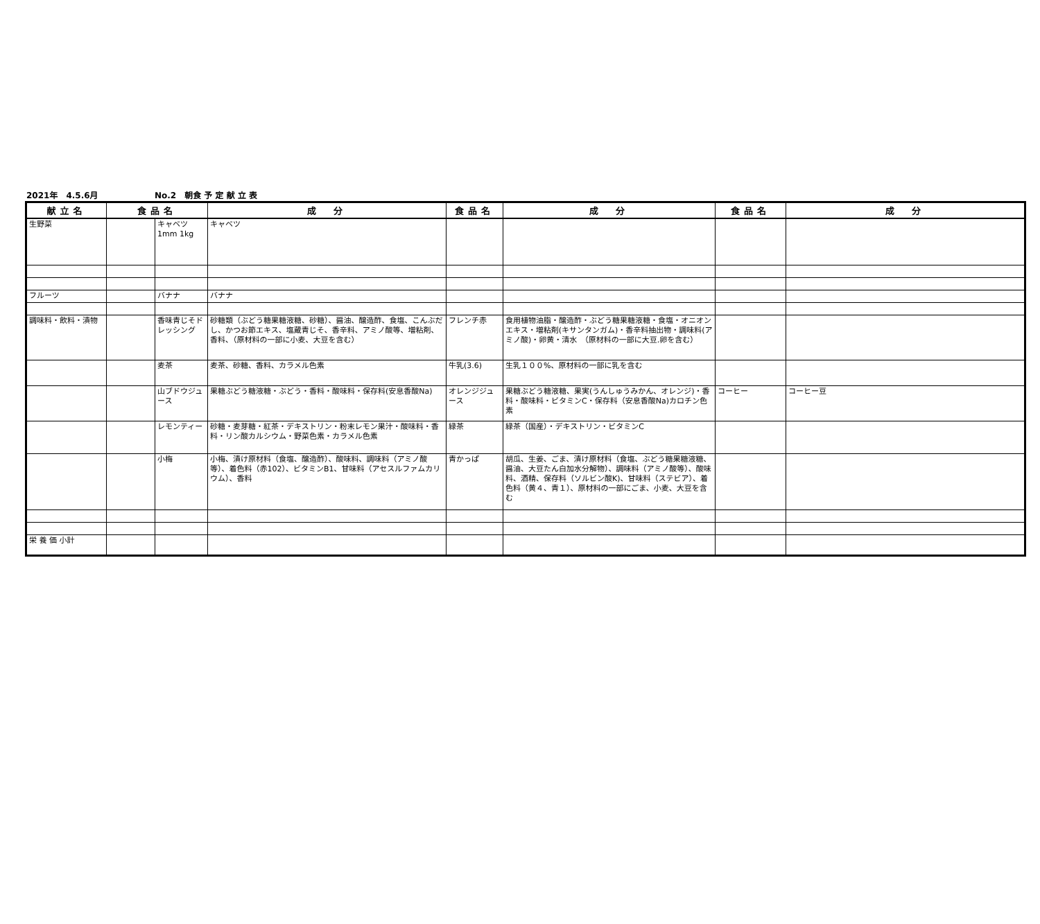2021年　4.5.6月 No.2　朝食 予 定 献 立 表
| 献立名 | 食品名 | | 成 分 | 食品名 | 成 分 | 食品名 | 成 分 |
| --- | --- | --- | --- | --- | --- | --- | --- |
| 生野菜 | | キャベツ1mm 1kg | キャベツ | | | | |
| フルーツ | | バナナ | バナナ | | | | |
| 調味料・飲料・漬物 | | 香味青じそドレッシング | 砂糖類（ぶどう糖果糖液糖、砂糖）、醤油、醸造酢、食塩、こんぶだし、かつお節エキス、塩蔵青じそ、香辛料、アミノ酸等、増粘剤、香料、（原材料の一部に小麦、大豆を含む） | フレンチ赤 | 食用植物油脂・醸造酢・ぶどう糖果糖液糖・食塩・オニオンエキス・増粘剤(キサンタンガム)・香辛料抽出物・調味料(アミノ酸)・卵黄・清水 （原材料の一部に大豆.卵を含む） | | |
| | | 麦茶 | 麦茶、砂糖、香料、カラメル色素 | 牛乳(3.6) | 生乳１００%、原材料の一部に乳を含む | | |
| | | 山ブドウジュース | 果糖ぶどう糖液糖・ぶどう・香料・酸味料・保存料(安息香酸Na) | オレンジジュース | 果糖ぶどう糖液糖、果実(うんしゅうみかん、オレンジ)・香料・酸味料・ビタミンC・保存料（安息香酸Na)カロチン色素 | コーヒー | コーヒー豆 |
| | | レモンティー | 砂糖・麦芽糖・紅茶・デキストリン・粉末レモン果汁・酸味料・香料・リン酸カルシウム・野菜色素・カラメル色素 | 緑茶 | 緑茶（国産）・デキストリン・ビタミンC | | |
| | | 小梅 | 小梅、漬け原材料（食塩、醸造酢）、酸味料、調味料（アミノ酸等）、着色料（赤102）、ビタミンB1、甘味料（アセスルファムカリウム）、香料 | 青かっぱ | 胡瓜、生姜、ごま、漬け原材料（食塩、ぶどう糖果糖液糖、醤油、大豆たん白加水分解物）、調味料（アミノ酸等）、酸味料、酒精、保存料（ソルビン酸K)、甘味料（ステビア）、着色料（黄４、青１）、原材料の一部にごま、小麦、大豆を含む | | |
| 栄 養 価 小計 | | | | | | | |